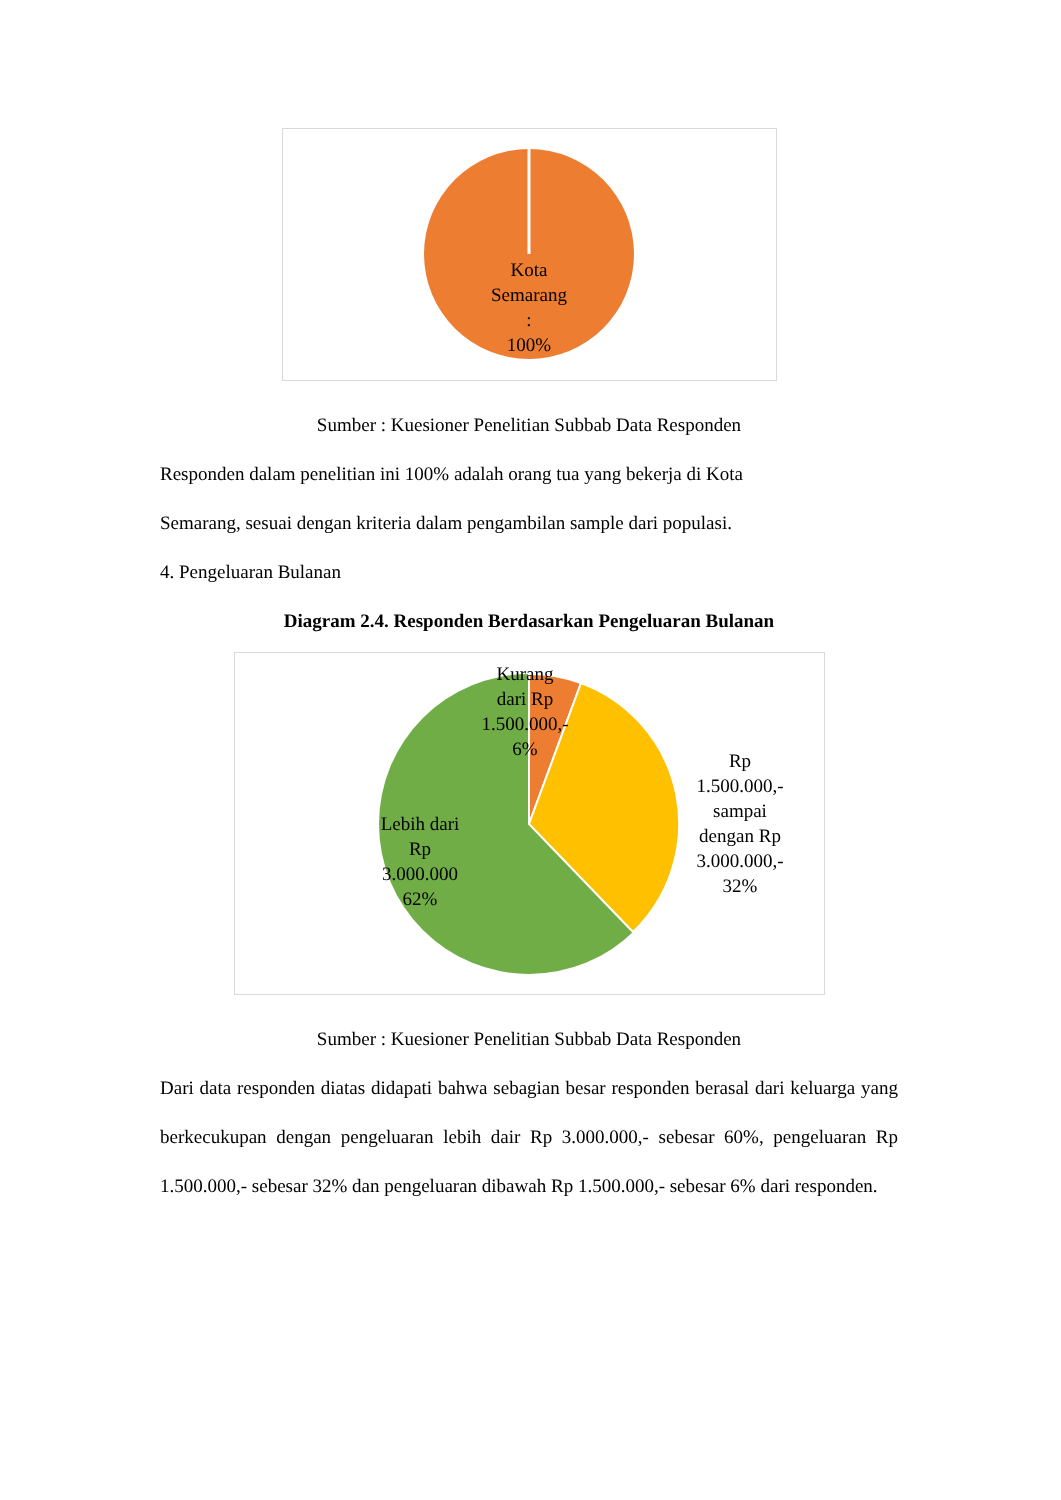Kota
Semarang
:
100%
Sumber : Kuesioner Penelitian Subbab Data Responden
Responden dalam penelitian ini 100% adalah orang tua yang bekerja di Kota
Semarang, sesuai dengan kriteria dalam pengambilan sample dari populasi.
4. Pengeluaran Bulanan
Diagram 2.4. Responden Berdasarkan Pengeluaran Bulanan
Kurang
dari Rp
1.500.000,-
6%
Rp
1.500.000,-
sampai
dengan Rp
3.000.000,-
32%
Lebih dari
Rp
3.000.000
62%
Sumber : Kuesioner Penelitian Subbab Data Responden
Dari data responden diatas didapati bahwa sebagian besar responden berasal dari keluarga yang berkecukupan dengan pengeluaran lebih dair Rp 3.000.000,- sebesar 60%, pengeluaran Rp 1.500.000,- sebesar 32% dan pengeluaran dibawah Rp 1.500.000,- sebesar 6% dari responden.